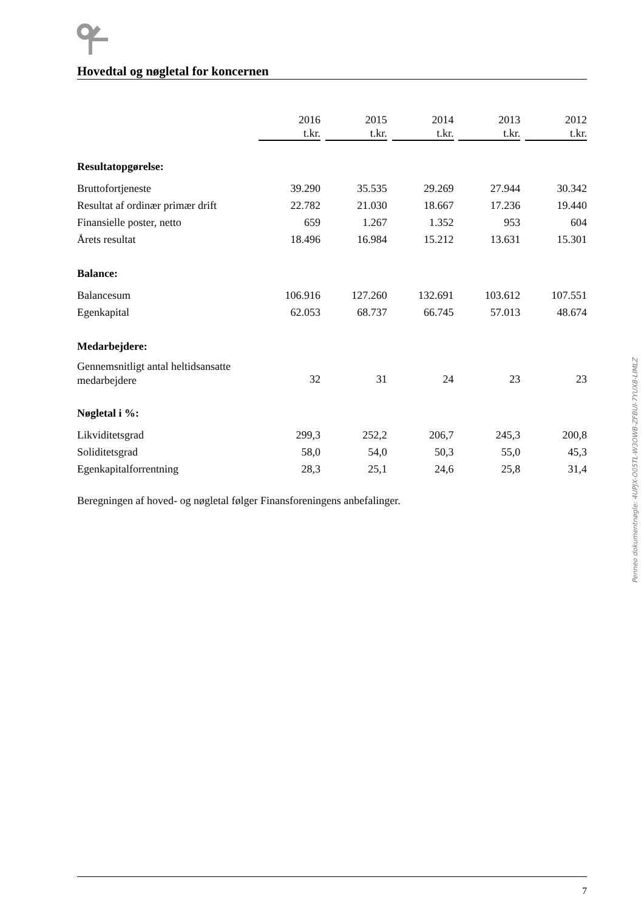Hovedtal og nøgletal for koncernen
| | 2016 t.kr. | | 2015 t.kr. | | 2014 t.kr. | | 2013 t.kr. | | 2012 t.kr. |
| Resultatopgørelse: | | | | | | | | | |
| Bruttofortjeneste | 39.290 | | 35.535 | | 29.269 | | 27.944 | | 30.342 |
| Resultat af ordinær primær drift | 22.782 | | 21.030 | | 18.667 | | 17.236 | | 19.440 |
| Finansielle poster, netto | 659 | | 1.267 | | 1.352 | | 953 | | 604 |
| Årets resultat | 18.496 | | 16.984 | | 15.212 | | 13.631 | | 15.301 |
| Balance: | | | | | | | | | |
| Balancesum | 106.916 | | 127.260 | | 132.691 | | 103.612 | | 107.551 |
| Egenkapital | 62.053 | | 68.737 | | 66.745 | | 57.013 | | 48.674 |
| Medarbejdere: | | | | | | | | | |
| Gennemsnitligt antal heltidsansatte medarbejdere | 32 | | 31 | | 24 | | 23 | | 23 |
| Nøgletal i %: | | | | | | | | | |
| Likviditetsgrad | 299,3 | | 252,2 | | 206,7 | | 245,3 | | 200,8 |
| Soliditetsgrad | 58,0 | | 54,0 | | 50,3 | | 55,0 | | 45,3 |
| Egenkapitalforrentning | 28,3 | | 25,1 | | 24,6 | | 25,8 | | 31,4 |
Beregningen af hoved- og nøgletal følger Finansforeningens anbefalinger.
Penneo dokumentnøgle: 4UPJX-O05TL-W3OWB-ZFBUI-7YUX8-LIMLZ
7